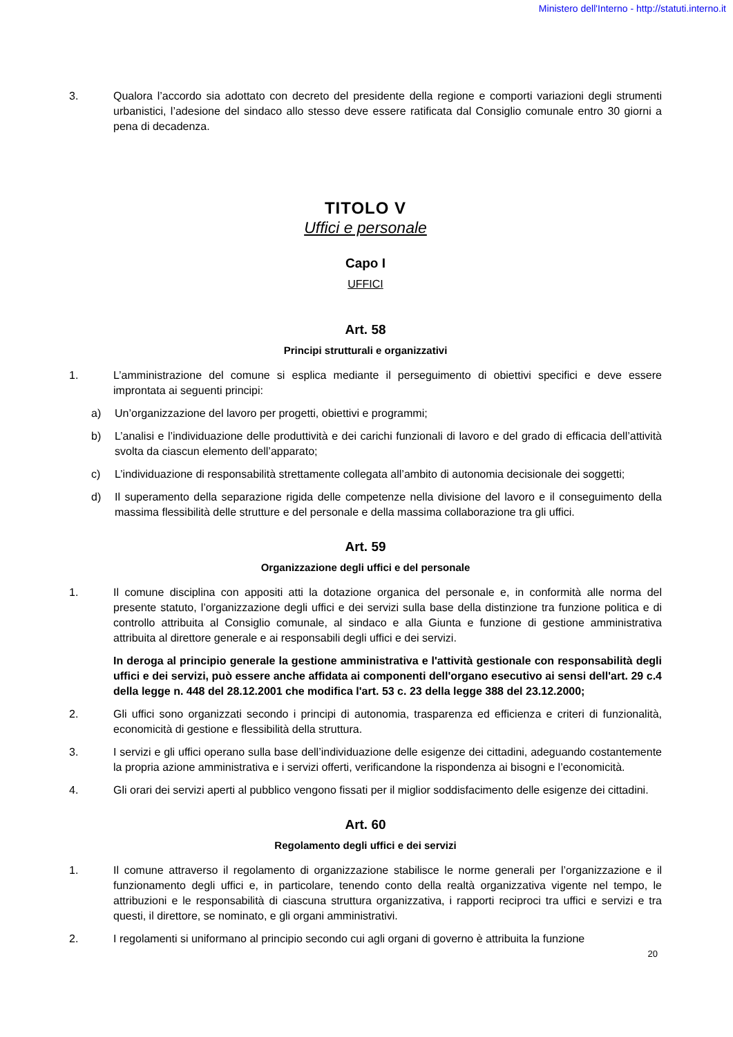Ministero dell'Interno - http://statuti.interno.it
3. Qualora l’accordo sia adottato con decreto del presidente della regione e comporti variazioni degli strumenti urbanistici, l’adesione del sindaco allo stesso deve essere ratificata dal Consiglio comunale entro 30 giorni a pena di decadenza.
TITOLO V
Uffici e personale
Capo I
UFFICI
Art. 58
Principi strutturali e organizzativi
1. L’amministrazione del comune si esplica mediante il perseguimento di obiettivi specifici e deve essere improntata ai seguenti principi:
a) Un’organizzazione del lavoro per progetti, obiettivi e programmi;
b) L’analisi e l’individuazione delle produttività e dei carichi funzionali di lavoro e del grado di efficacia dell’attività svolta da ciascun elemento dell’apparato;
c) L’individuazione di responsabilità strettamente collegata all’ambito di autonomia decisionale dei soggetti;
d) Il superamento della separazione rigida delle competenze nella divisione del lavoro e il conseguimento della massima flessibilità delle strutture e del personale e della massima collaborazione tra gli uffici.
Art. 59
Organizzazione degli uffici e del personale
1. Il comune disciplina con appositi atti la dotazione organica del personale e, in conformità alle norma del presente statuto, l’organizzazione degli uffici e dei servizi sulla base della distinzione tra funzione politica e di controllo attribuita al Consiglio comunale, al sindaco e alla Giunta e funzione di gestione amministrativa attribuita al direttore generale e ai responsabili degli uffici e dei servizi.
In deroga al principio generale la gestione amministrativa e l'attività gestionale con responsabilità degli uffici e dei servizi, può essere anche affidata ai componenti dell'organo esecutivo ai sensi dell'art. 29 c.4 della legge n. 448 del 28.12.2001 che modifica l'art. 53 c. 23 della legge 388 del 23.12.2000;
2. Gli uffici sono organizzati secondo i principi di autonomia, trasparenza ed efficienza e criteri di funzionalità, economicità di gestione e flessibilità della struttura.
3. I servizi e gli uffici operano sulla base dell’individuazione delle esigenze dei cittadini, adeguando costantemente la propria azione amministrativa e i servizi offerti, verificandone la rispondenza ai bisogni e l’economicità.
4. Gli orari dei servizi aperti al pubblico vengono fissati per il miglior soddisfacimento delle esigenze dei cittadini.
Art. 60
Regolamento degli uffici e dei servizi
1. Il comune attraverso il regolamento di organizzazione stabilisce le norme generali per l’organizzazione e il funzionamento degli uffici e, in particolare, tenendo conto della realtà organizzativa vigente nel tempo, le attribuzioni e le responsabilità di ciascuna struttura organizzativa, i rapporti reciproci tra uffici e servizi e tra questi, il direttore, se nominato, e gli organi amministrativi.
2. I regolamenti si uniformano al principio secondo cui agli organi di governo è attribuita la funzione
20